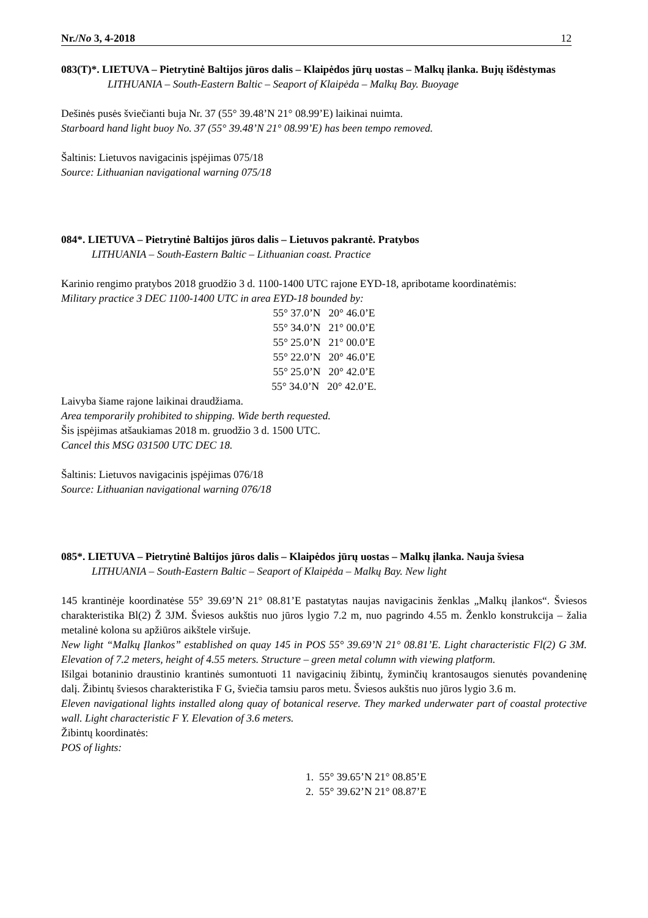Nr./No 3, 4-2018 12
083(T)*. LIETUVA – Pietrytinė Baltijos jūros dalis – Klaipėdos jūrų uostas – Malkų įlanka. Bujų išdėstymas
LITHUANIA – South-Eastern Baltic – Seaport of Klaipėda – Malkų Bay. Buoyage
Dešinės pusės šviečianti buja Nr. 37 (55° 39.48’N 21° 08.99’E) laikinai nuimta.
Starboard hand light buoy No. 37 (55° 39.48’N 21° 08.99’E) has been tempo removed.
Šaltinis: Lietuvos navigacinis įspėjimas 075/18
Source: Lithuanian navigational warning 075/18
084*. LIETUVA – Pietrytinė Baltijos jūros dalis – Lietuvos pakrantė. Pratybos
LITHUANIA – South-Eastern Baltic – Lithuanian coast. Practice
Karinio rengimo pratybos 2018 gruodžio 3 d. 1100-1400 UTC rajone EYD-18, apribotame koordinatėmis:
Military practice 3 DEC 1100-1400 UTC in area EYD-18 bounded by:
55° 37.0’N 20° 46.0’E
55° 34.0’N 21° 00.0’E
55° 25.0’N 21° 00.0’E
55° 22.0’N 20° 46.0’E
55° 25.0’N 20° 42.0’E
55° 34.0’N 20° 42.0’E.
Laivyba šiame rajone laikinai draudžiama.
Area temporarily prohibited to shipping. Wide berth requested.
Šis įspėjimas atšaukiamas 2018 m. gruodžio 3 d. 1500 UTC.
Cancel this MSG 031500 UTC DEC 18.
Šaltinis: Lietuvos navigacinis įspėjimas 076/18
Source: Lithuanian navigational warning 076/18
085*. LIETUVA – Pietrytinė Baltijos jūros dalis – Klaipėdos jūrų uostas – Malkų įlanka. Nauja šviesa
LITHUANIA – South-Eastern Baltic – Seaport of Klaipėda – Malkų Bay. New light
145 krantinėje koordinatėse 55° 39.69’N 21° 08.81’E pastatytas naujas navigacinis ženklas „Malkų įlankos“. Šviesos charakteristika Bl(2) Ž 3JM. Šviesos aukštis nuo jūros lygio 7.2 m, nuo pagrindo 4.55 m. Ženklo konstrukcija – žalia metalinė kolona su apžiūros aikštele viršuje.
New light “Malkų Įlankos” established on quay 145 in POS 55° 39.69’N 21° 08.81’E. Light characteristic Fl(2) G 3M. Elevation of 7.2 meters, height of 4.55 meters. Structure – green metal column with viewing platform.
Išilgai botaninio draustinio krantinės sumontuoti 11 navigacinių žibintų, žyminčių krantosaugos sienutės povandeninę dalį. Žibintų šviesos charakteristika F G, šviečia tamsiu paros metu. Šviesos aukštis nuo jūros lygio 3.6 m.
Eleven navigational lights installed along quay of botanical reserve. They marked underwater part of coastal protective wall. Light characteristic F Y. Elevation of 3.6 meters.
Žibintų koordinatės:
POS of lights:
1. 55° 39.65’N 21° 08.85’E
2. 55° 39.62’N 21° 08.87’E